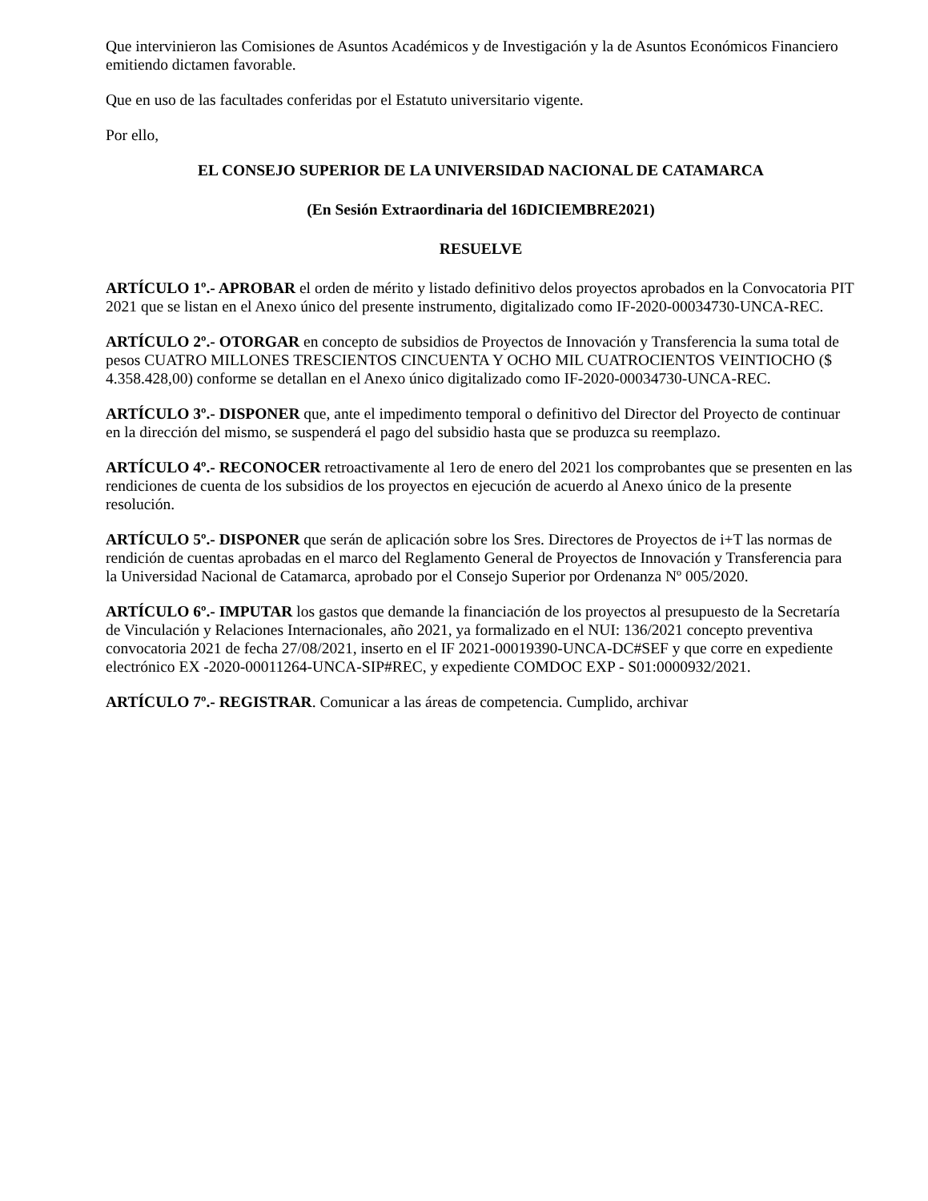Que intervinieron las Comisiones de Asuntos Académicos y de Investigación y la de Asuntos Económicos Financiero emitiendo dictamen favorable.
Que en uso de las facultades conferidas por el Estatuto universitario vigente.
Por ello,
EL CONSEJO SUPERIOR DE LA UNIVERSIDAD NACIONAL DE CATAMARCA
(En Sesión Extraordinaria del 16DICIEMBRE2021)
RESUELVE
ARTÍCULO 1º.- APROBAR el orden de mérito y listado definitivo delos proyectos aprobados en la Convocatoria PIT 2021 que se listan en el Anexo único del presente instrumento, digitalizado como IF-2020-00034730-UNCA-REC.
ARTÍCULO 2º.- OTORGAR en concepto de subsidios de Proyectos de Innovación y Transferencia la suma total de pesos CUATRO MILLONES TRESCIENTOS CINCUENTA Y OCHO MIL CUATROCIENTOS VEINTIOCHO ($ 4.358.428,00) conforme se detallan en el Anexo único digitalizado como IF-2020-00034730-UNCA-REC.
ARTÍCULO 3º.- DISPONER que, ante el impedimento temporal o definitivo del Director del Proyecto de continuar en la dirección del mismo, se suspenderá el pago del subsidio hasta que se produzca su reemplazo.
ARTÍCULO 4º.- RECONOCER retroactivamente al 1ero de enero del 2021 los comprobantes que se presenten en las rendiciones de cuenta de los subsidios de los proyectos en ejecución de acuerdo al Anexo único de la presente resolución.
ARTÍCULO 5º.- DISPONER que serán de aplicación sobre los Sres. Directores de Proyectos de i+T las normas de rendición de cuentas aprobadas en el marco del Reglamento General de Proyectos de Innovación y Transferencia para la Universidad Nacional de Catamarca, aprobado por el Consejo Superior por Ordenanza Nº 005/2020.
ARTÍCULO 6º.- IMPUTAR los gastos que demande la financiación de los proyectos al presupuesto de la Secretaría de Vinculación y Relaciones Internacionales, año 2021, ya formalizado en el NUI: 136/2021 concepto preventiva convocatoria 2021 de fecha 27/08/2021, inserto en el IF 2021-00019390-UNCA-DC#SEF y que corre en expediente electrónico EX -2020-00011264-UNCA-SIP#REC, y expediente COMDOC EXP - S01:0000932/2021.
ARTÍCULO 7º.- REGISTRAR. Comunicar a las áreas de competencia. Cumplido, archivar